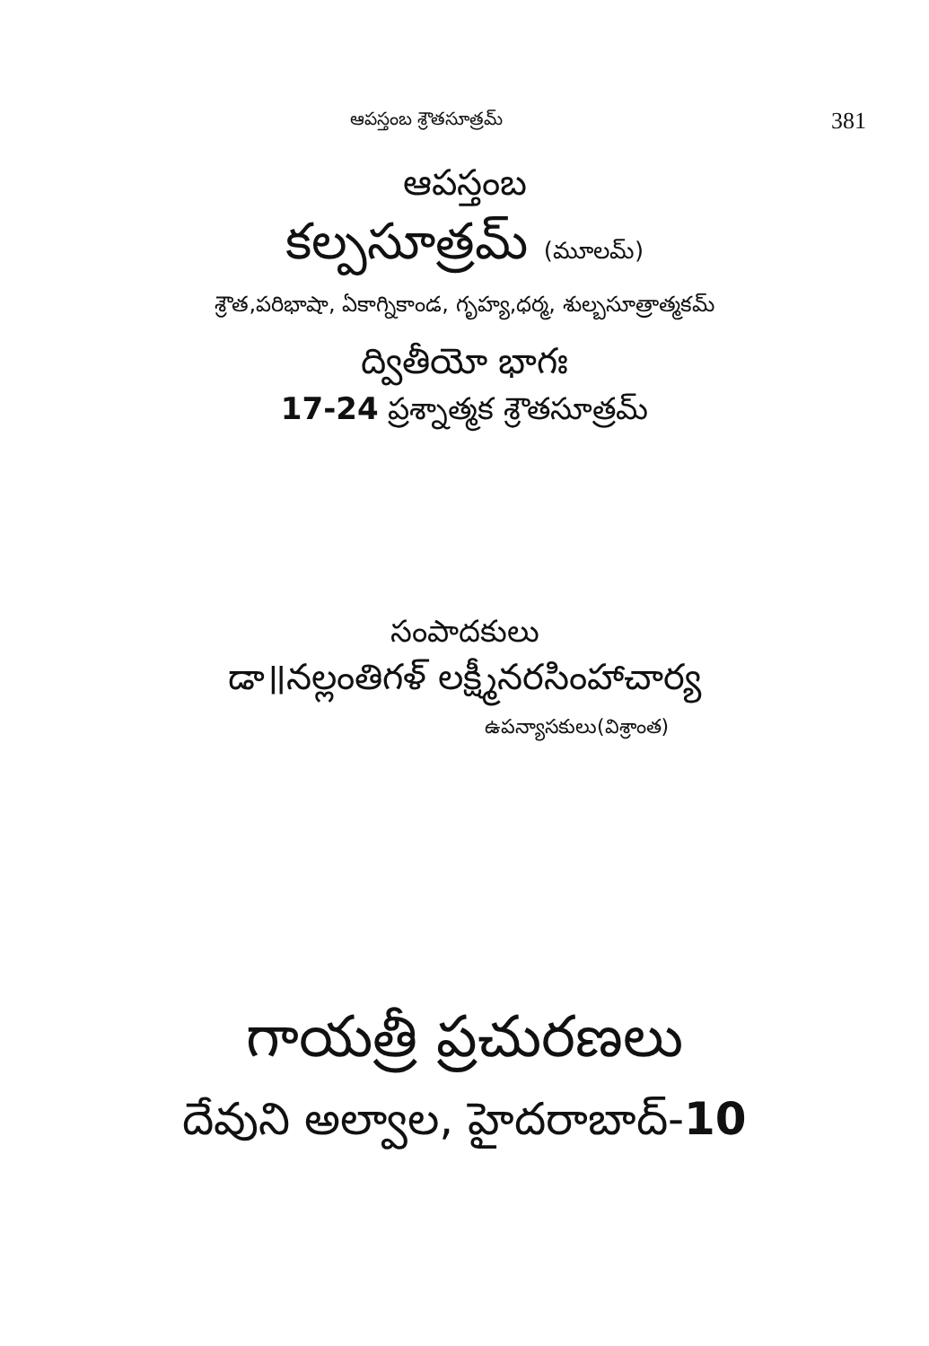ఆపస్తంబ శ్రౌతసూత్రమ్ 381
ఆపస్తంబ
కల్పసూత్రమ్ (మూలమ్)
శ్రౌత,పరిభాషా, ఏకాగ్నికాండ, గృహ్య,ధర్మ, శుల్బసూత్రాత్మకమ్
ద్వితీయో భాగః
17-24 ప్రశ్నాత్మక శ్రౌతసూత్రమ్
సంపాదకులు
డా॥నల్లంతిగళ్ లక్ష్మీనరసింహాచార్య
ఉపన్యాసకులు(విశ్రాంత)
గాయత్రీ ప్రచురణలు
దేవుని అల్వాల, హైదరాబాద్-10